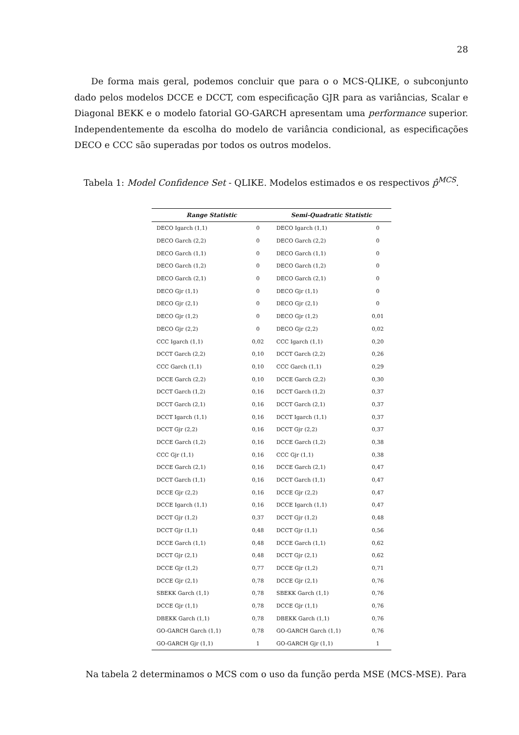28
De forma mais geral, podemos concluir que para o o MCS-QLIKE, o subconjunto dado pelos modelos DCCE e DCCT, com especificação GJR para as variâncias, Scalar e Diagonal BEKK e o modelo fatorial GO-GARCH apresentam uma performance superior. Independentemente da escolha do modelo de variância condicional, as especificações DECO e CCC são superadas por todos os outros modelos.
Tabela 1: Model Confidence Set - QLIKE. Modelos estimados e os respectivos p̂<sup>MCS</sup>.
| Range Statistic | | Semi-Quadratic Statistic | |
| --- | --- | --- | --- |
| DECO Igarch (1,1) | 0 | DECO Igarch (1,1) | 0 |
| DECO Garch (2,2) | 0 | DECO Garch (2,2) | 0 |
| DECO Garch (1,1) | 0 | DECO Garch (1,1) | 0 |
| DECO Garch (1,2) | 0 | DECO Garch (1,2) | 0 |
| DECO Garch (2,1) | 0 | DECO Garch (2,1) | 0 |
| DECO Gjr (1,1) | 0 | DECO Gjr (1,1) | 0 |
| DECO Gjr (2,1) | 0 | DECO Gjr (2,1) | 0 |
| DECO Gjr (1,2) | 0 | DECO Gjr (1,2) | 0,01 |
| DECO Gjr (2,2) | 0 | DECO Gjr (2,2) | 0,02 |
| CCC Igarch (1,1) | 0,02 | CCC Igarch (1,1) | 0,20 |
| DCCT Garch (2,2) | 0,10 | DCCT Garch (2,2) | 0,26 |
| CCC Garch (1,1) | 0,10 | CCC Garch (1,1) | 0,29 |
| DCCE Garch (2,2) | 0,10 | DCCE Garch (2,2) | 0,30 |
| DCCT Garch (1,2) | 0,16 | DCCT Garch (1,2) | 0,37 |
| DCCT Garch (2,1) | 0,16 | DCCT Garch (2,1) | 0,37 |
| DCCT Igarch (1,1) | 0,16 | DCCT Igarch (1,1) | 0,37 |
| DCCT Gjr (2,2) | 0,16 | DCCT Gjr (2,2) | 0,37 |
| DCCE Garch (1,2) | 0,16 | DCCE Garch (1,2) | 0,38 |
| CCC Gjr (1,1) | 0,16 | CCC Gjr (1,1) | 0,38 |
| DCCE Garch (2,1) | 0,16 | DCCE Garch (2,1) | 0,47 |
| DCCT Garch (1,1) | 0,16 | DCCT Garch (1,1) | 0,47 |
| DCCE Gjr (2,2) | 0,16 | DCCE Gjr (2,2) | 0,47 |
| DCCE Igarch (1,1) | 0,16 | DCCE Igarch (1,1) | 0,47 |
| DCCT Gjr (1,2) | 0,37 | DCCT Gjr (1,2) | 0,48 |
| DCCT Gjr (1,1) | 0,48 | DCCT Gjr (1,1) | 0,56 |
| DCCE Garch (1,1) | 0,48 | DCCE Garch (1,1) | 0,62 |
| DCCT Gjr (2,1) | 0,48 | DCCT Gjr (2,1) | 0,62 |
| DCCE Gjr (1,2) | 0,77 | DCCE Gjr (1,2) | 0,71 |
| DCCE Gjr (2,1) | 0,78 | DCCE Gjr (2,1) | 0,76 |
| SBEKK Garch (1,1) | 0,78 | SBEKK Garch (1,1) | 0,76 |
| DCCE Gjr (1,1) | 0,78 | DCCE Gjr (1,1) | 0,76 |
| DBEKK Garch (1,1) | 0,78 | DBEKK Garch (1,1) | 0,76 |
| GO-GARCH Garch (1,1) | 0,78 | GO-GARCH Garch (1,1) | 0,76 |
| GO-GARCH Gjr (1,1) | 1 | GO-GARCH Gjr (1,1) | 1 |
Na tabela 2 determinamos o MCS com o uso da função perda MSE (MCS-MSE). Para